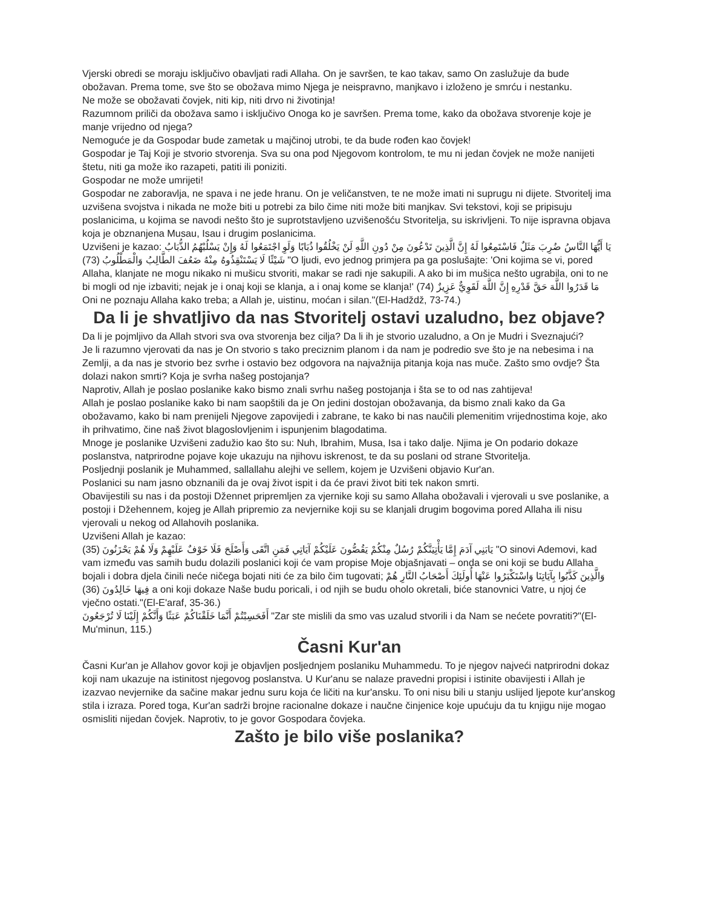Vjerski obredi se moraju isključivo obavljati radi Allaha. On je savršen, te kao takav, samo On zaslužuje da bude obožavan. Prema tome, sve što se obožava mimo Njega je neispravno, manjkavo i izloženo je smrću i nestanku.
Ne može se obožavati čovjek, niti kip, niti drvo ni životinja!
Razumnom priliči da obožava samo i isključivo Onoga ko je savršen. Prema tome, kako da obožava stvorenje koje je manje vrijedno od njega?
Nemoguće je da Gospodar bude zametak u majčinoj utrobi, te da bude rođen kao čovjek!
Gospodar je Taj Koji je stvorio stvorenja. Sva su ona pod Njegovom kontrolom, te mu ni jedan čovjek ne može nanijeti štetu, niti ga može iko razapeti, patiti ili poniziti.
Gospodar ne može umrijeti!
Gospodar ne zaboravlja, ne spava i ne jede hranu. On je veličanstven, te ne može imati ni suprugu ni dijete. Stvoritelj ima uzvišena svojstva i nikada ne može biti u potrebi za bilo čime niti može biti manjkav. Svi tekstovi, koji se pripisuju poslanicima, u kojima se navodi nešto što je suprotstavljeno uzvišenošću Stvoritelja, su iskrivljeni. To nije ispravna objava koja je obznanjena Musau, Isau i drugim poslanicima.
Uzvišeni je kazao: يَا أَيُّهَا النَّاسُ ضُرِبَ مَثَلٌ فَاسْتَمِعُوا لَهُ إِنَّ الَّذِينَ تَدْعُونَ مِنْ دُونِ اللَّهِ لَنْ يَخْلُقُوا ذُبَابًا وَلَوِ اجْتَمَعُوا لَهُ وَإِنْ يَسْلُبْهُمُ الذُّبَابُ شَيْئًا لَا يَسْتَنْقِذُوهُ مِنْهُ ضَعُفَ الطَّالِبُ وَالْمَطْلُوبُ (73) "O ljudi, evo jednog primjera pa ga poslušajte: 'Oni kojima se vi, pored Allaha, klanjate ne mogu nikako ni mušicu stvoriti, makar se radi nje sakupili. A ako bi im mušica nešto ugrabila, oni to ne bi mogli od nje izbaviti; nejak je i onaj koji se klanja, a i onaj kome se klanja!' مَا قَدَرُوا اللَّهَ حَقَّ قَدْرِهِ إِنَّ اللَّهَ لَقَوِيٌّ عَزِيزٌ (74) Oni ne poznaju Allaha kako treba; a Allah je, uistinu, moćan i silan."(El-Hadždž, 73-74.)
Da li je shvatljivo da nas Stvoritelj ostavi uzaludno, bez objave?
Da li je pojmljivo da Allah stvori sva ova stvorenja bez cilja? Da li ih je stvorio uzaludno, a On je Mudri i Sveznajući?
Je li razumno vjerovati da nas je On stvorio s tako preciznim planom i da nam je podredio sve što je na nebesima i na Zemlji, a da nas je stvorio bez svrhe i ostavio bez odgovora na najvažnija pitanja koja nas muče. Zašto smo ovdje? Šta dolazi nakon smrti? Koja je svrha našeg postojanja?
Naprotiv, Allah je poslao poslanike kako bismo znali svrhu našeg postojanja i šta se to od nas zahtijeva!
Allah je poslao poslanike kako bi nam saopštili da je On jedini dostojan obožavanja, da bismo znali kako da Ga obožavamo, kako bi nam prenijeli Njegove zapovijedi i zabrane, te kako bi nas naučili plemenitim vrijednostima koje, ako ih prihvatimo, čine naš život blagoslovljenim i ispunjenim blagodatima.
Mnoge je poslanike Uzvišeni zadužio kao što su: Nuh, Ibrahim, Musa, Isa i tako dalje. Njima je On podario dokaze poslanstva, natprirodne pojave koje ukazuju na njihovu iskrenost, te da su poslani od strane Stvoritelja.
Posljednji poslanik je Muhammed, sallallahu alejhi ve sellem, kojem je Uzvišeni objavio Kur'an.
Poslanici su nam jasno obznanili da je ovaj život ispit i da će pravi život biti tek nakon smrti.
Obavijestili su nas i da postoji Džennet pripremljen za vjernike koji su samo Allaha obožavali i vjerovali u sve poslanike, a postoji i Džehennem, kojeg je Allah pripremio za nevjernike koji su se klanjali drugim bogovima pored Allaha ili nisu vjerovali u nekog od Allahovih poslanika.
Uzvišeni Allah je kazao:
يَابَنِي آدَمَ إِمَّا يَأْتِيَنَّكُمْ رُسُلٌ مِنْكُمْ يَقُصُّونَ عَلَيْكُمْ آيَاتِي فَمَنِ اتَّقَى وَأَصْلَحَ فَلَا خَوْفٌ عَلَيْهِمْ وَلَا هُمْ يَحْزَنُونَ (35) "O sinovi Ademovi, kad vam između vas samih budu dolazili poslanici koji će vam propise Moje objašnjavati – onda se oni koji se budu Allaha bojali i dobra djela činili neće ničega bojati niti će za bilo čim tugovati; وَالَّذِينَ كَذَّبُوا بِآيَاتِنَا وَاسْتَكْبَرُوا عَنْهَا أُولَئِكَ أَصْحَابُ النَّارِ هُمْ فِيهَا خَالِدُونَ (36) a oni koji dokaze Naše budu poricali, i od njih se budu oholo okretali, biće stanovnici Vatre, u njoj će vječno ostati."(El-E'araf, 35-36.)
أَفَحَسِبْتُمْ أَنَّمَا خَلَقْنَاكُمْ عَبَثًا وَأَنَّكُمْ إِلَيْنَا لَا تُرْجَعُونَ "Zar ste mislili da smo vas uzalud stvorili i da Nam se nećete povratiti?"(El-Mu'minun, 115.)
Časni Kur'an
Časni Kur'an je Allahov govor koji je objavljen posljednjem poslaniku Muhammedu. To je njegov najveći natprirodni dokaz koji nam ukazuje na istinitost njegovog poslanstva. U Kur'anu se nalaze pravedni propisi i istinite obavijesti i Allah je izazvao nevjernike da sačine makar jednu suru koja će ličiti na kur'ansku. To oni nisu bili u stanju uslijed ljepote kur'anskog stila i izraza. Pored toga, Kur'an sadrži brojne racionalne dokaze i naučne činjenice koje upućuju da tu knjigu nije mogao osmisliti nijedan čovjek. Naprotiv, to je govor Gospodara čovjeka.
Zašto je bilo više poslanika?